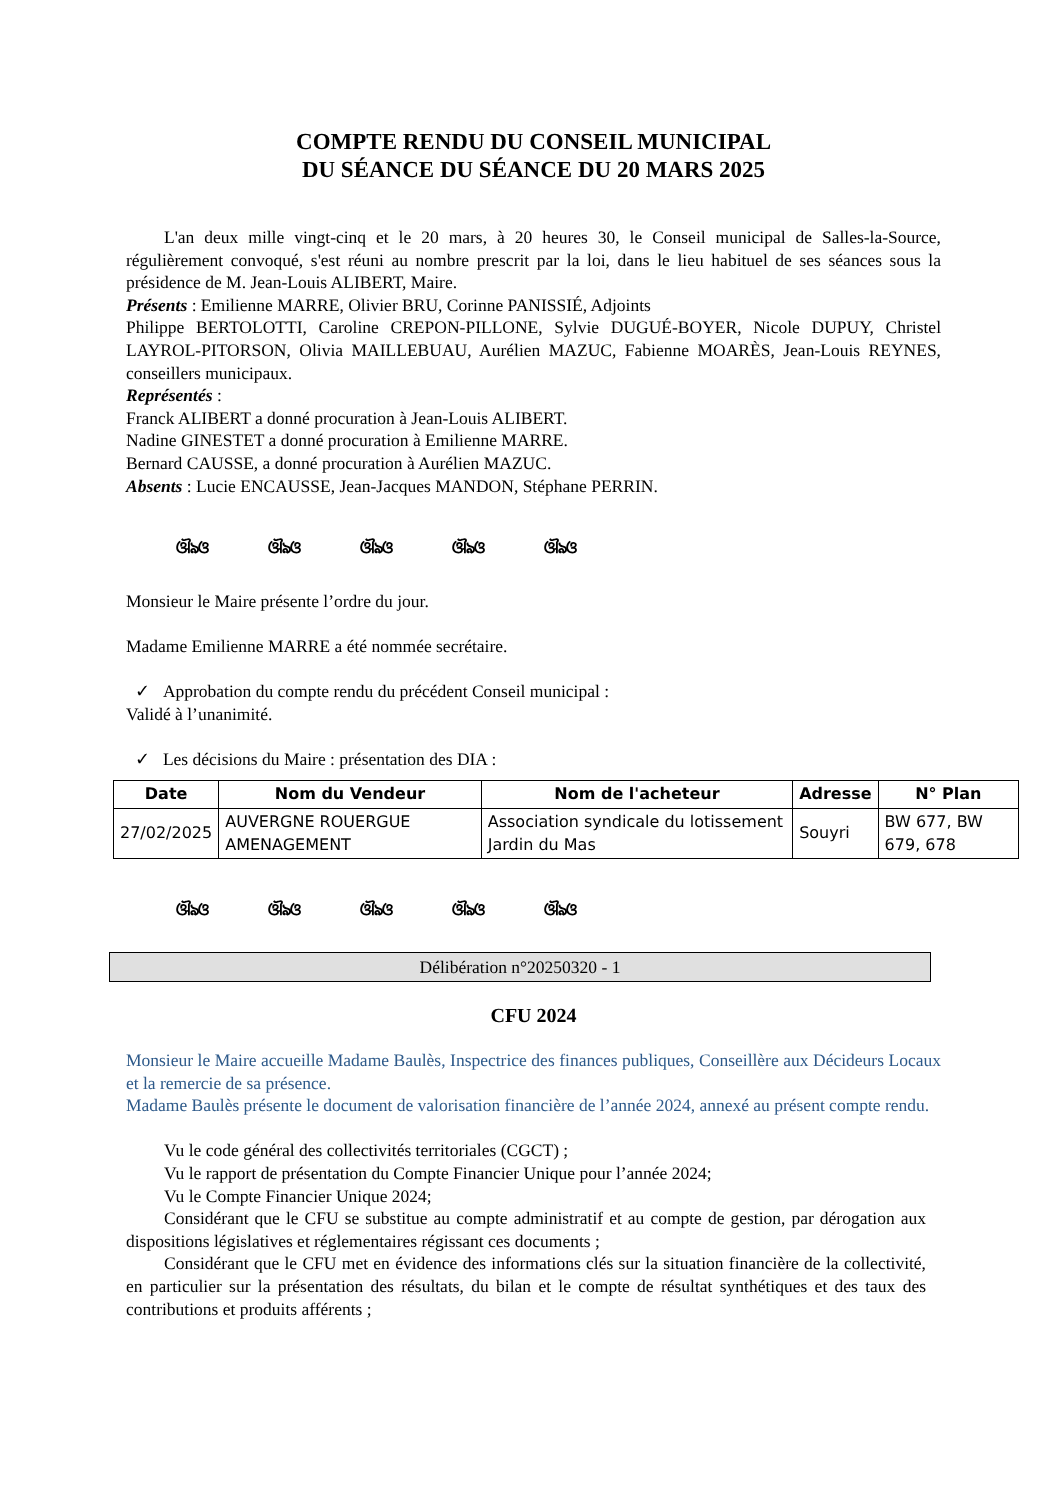COMPTE RENDU DU CONSEIL MUNICIPAL
DU SÉANCE DU SÉANCE DU 20 MARS 2025
L'an deux mille vingt-cinq et le 20 mars, à 20 heures 30, le Conseil municipal de Salles-la-Source, régulièrement convoqué, s'est réuni au nombre prescrit par la loi, dans le lieu habituel de ses séances sous la présidence de M. Jean-Louis ALIBERT, Maire.
Présents : Emilienne MARRE, Olivier BRU, Corinne PANISSIÉ, Adjoints
Philippe BERTOLOTTI, Caroline CREPON-PILLONE, Sylvie DUGUÉ-BOYER, Nicole DUPUY, Christel LAYROL-PITORSON, Olivia MAILLEBUAU, Aurélien MAZUC, Fabienne MOARÈS, Jean-Louis REYNES, conseillers municipaux.
Représentés :
Franck ALIBERT a donné procuration à Jean-Louis ALIBERT.
Nadine GINESTET a donné procuration à Emilienne MARRE.
Bernard CAUSSE, a donné procuration à Aurélien MAZUC.
Absents : Lucie ENCAUSSE, Jean-Jacques MANDON, Stéphane PERRIN.
ଔ৯ଓ ଔ৯ଓ ଔ৯ଓ ଔ৯ଓ ଔ৯ଓ
Monsieur le Maire présente l’ordre du jour.
Madame Emilienne MARRE a été nommée secrétaire.
✓ Approbation du compte rendu du précédent Conseil municipal :
Validé à l’unanimité.
✓ Les décisions du Maire : présentation des DIA :
| Date | Nom du Vendeur | Nom de l'acheteur | Adresse | N° Plan |
| --- | --- | --- | --- | --- |
| 27/02/2025 | AUVERGNE ROUERGUE AMENAGEMENT | Association syndicale du lotissement Jardin du Mas | Souyri | BW 677, BW 679, 678 |
ଔ৯ଓ ଔ৯ଓ ଔ৯ଓ ଔ৯ଓ ଔ৯ଓ
Délibération n°20250320 - 1
CFU 2024
Monsieur le Maire accueille Madame Baulès, Inspectrice des finances publiques, Conseillère aux Décideurs Locaux et la remercie de sa présence.
Madame Baulès présente le document de valorisation financière de l’année 2024, annexé au présent compte rendu.
Vu le code général des collectivités territoriales (CGCT) ;
Vu le rapport de présentation du Compte Financier Unique pour l’année 2024;
Vu le Compte Financier Unique 2024;
Considérant que le CFU se substitue au compte administratif et au compte de gestion, par dérogation aux dispositions législatives et réglementaires régissant ces documents ;
Considérant que le CFU met en évidence des informations clés sur la situation financière de la collectivité, en particulier sur la présentation des résultats, du bilan et le compte de résultat synthétiques et des taux des contributions et produits afférents ;